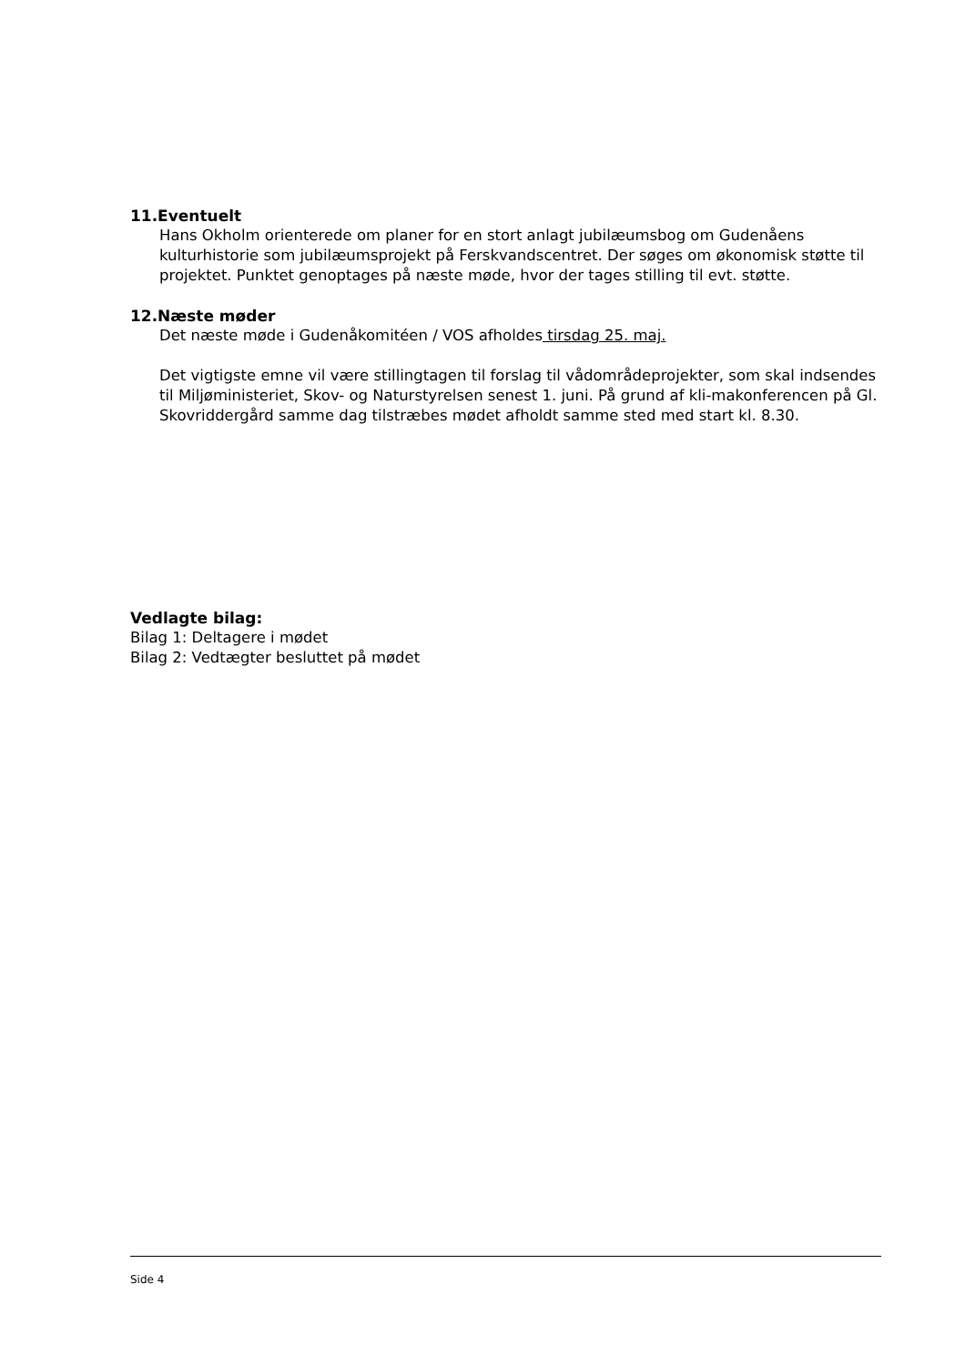11.Eventuelt
Hans Okholm orienterede om planer for en stort anlagt jubilæumsbog om Gudenåens kulturhistorie som jubilæumsprojekt på Ferskvandscentret. Der søges om økonomisk støtte til projektet. Punktet genoptages på næste møde, hvor der tages stilling til evt. støtte.
12.Næste møder
Det næste møde i Gudenåkomitéen / VOS afholdes tirsdag 25. maj.
Det vigtigste emne vil være stillingtagen til forslag til vådområdeprojekter, som skal indsendes til Miljøministeriet, Skov- og Naturstyrelsen senest 1. juni. På grund af kli-makonferencen på Gl. Skovriddergård samme dag tilstræbes mødet afholdt samme sted med start kl. 8.30.
Vedlagte bilag:
Bilag 1: Deltagere i mødet
Bilag 2: Vedtægter besluttet på mødet
Side 4